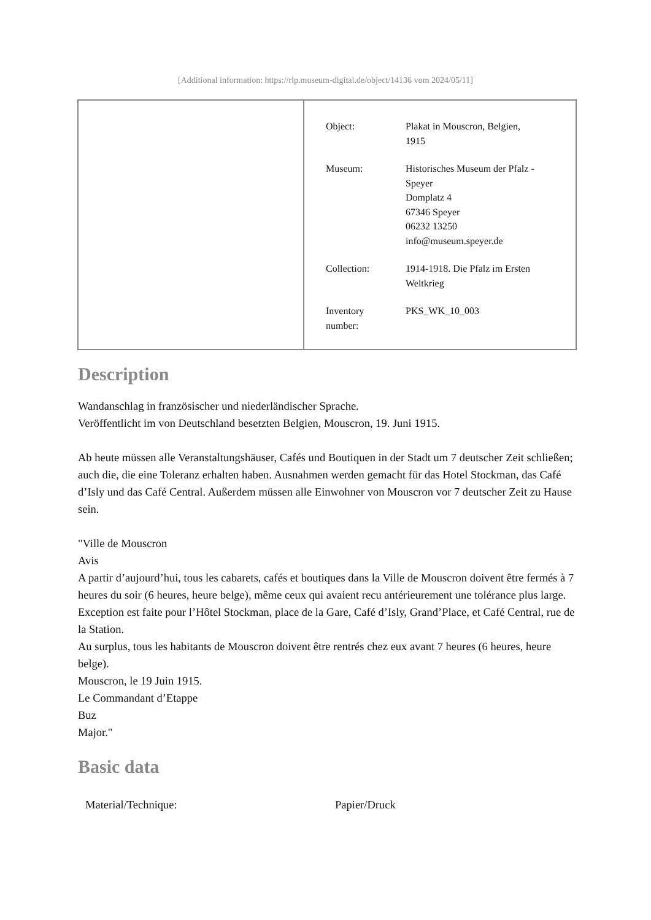[Additional information: https://rlp.museum-digital.de/object/14136 vom 2024/05/11]
| Object: | Plakat in Mouscron, Belgien, 1915 |
| Museum: | Historisches Museum der Pfalz - Speyer Domplatz 4 67346 Speyer 06232 13250 info@museum.speyer.de |
| Collection: | 1914-1918. Die Pfalz im Ersten Weltkrieg |
| Inventory number: | PKS_WK_10_003 |
Description
Wandanschlag in französischer und niederländischer Sprache.
Veröffentlicht im von Deutschland besetzten Belgien, Mouscron, 19. Juni 1915.
Ab heute müssen alle Veranstaltungshäuser, Cafés und Boutiquen in der Stadt um 7 deutscher Zeit schließen; auch die, die eine Toleranz erhalten haben. Ausnahmen werden gemacht für das Hotel Stockman, das Café d’Isly und das Café Central. Außerdem müssen alle Einwohner von Mouscron vor 7 deutscher Zeit zu Hause sein.
"Ville de Mouscron
Avis
A partir d’aujourd’hui, tous les cabarets, cafés et boutiques dans la Ville de Mouscron doivent être fermés à 7 heures du soir (6 heures, heure belge), même ceux qui avaient recu antérieurement une tolérance plus large.
Exception est faite pour l’Hôtel Stockman, place de la Gare, Café d’Isly, Grand’Place, et Café Central, rue de la Station.
Au surplus, tous les habitants de Mouscron doivent être rentrés chez eux avant 7 heures (6 heures, heure belge).
Mouscron, le 19 Juin 1915.
Le Commandant d’Etappe
Buz
Major."
Basic data
| Material/Technique: | Papier/Druck |